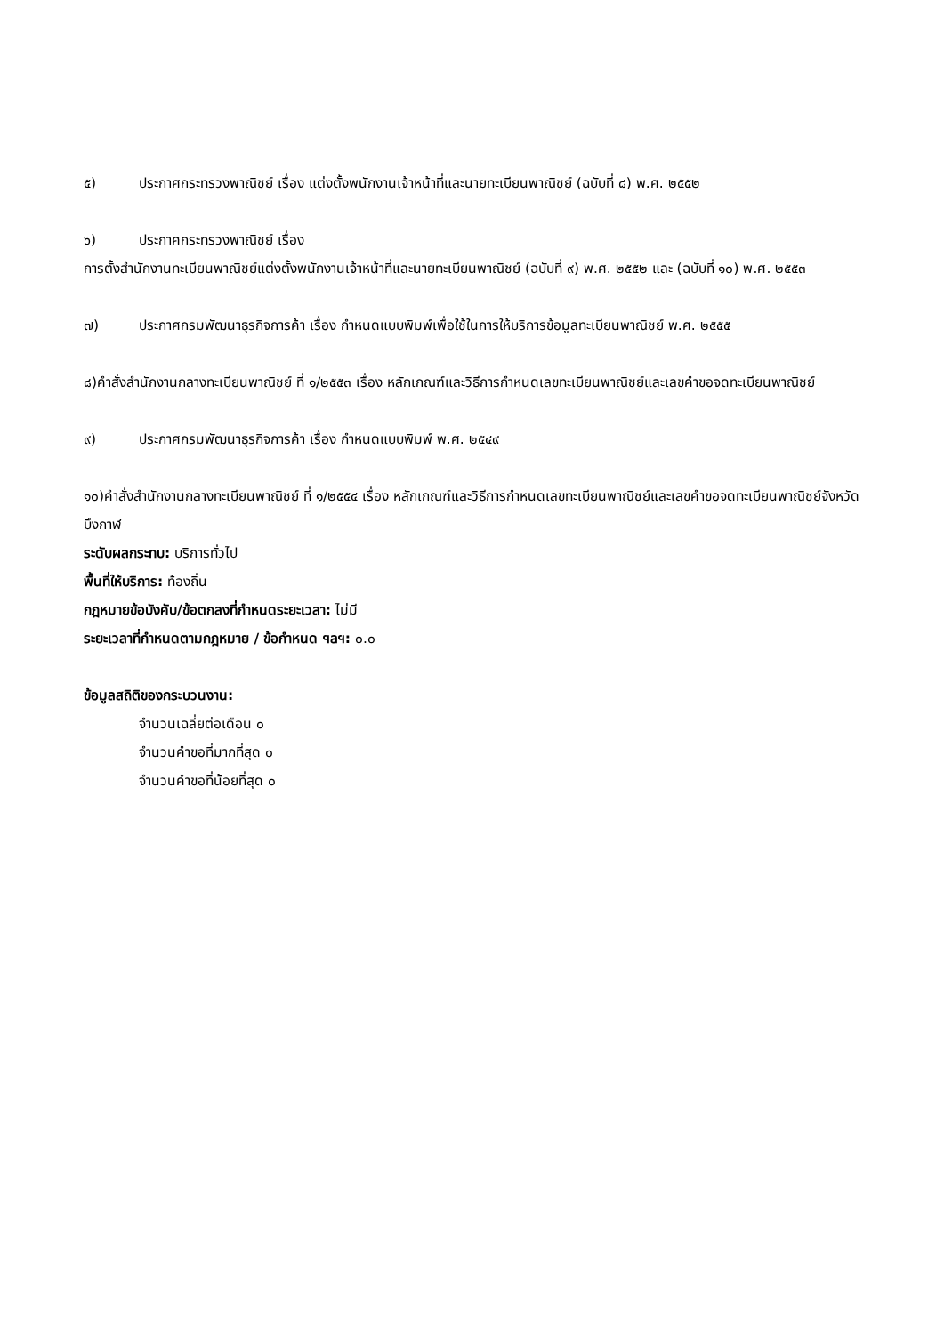๕) ประกาศกระทรวงพาณิชย์ เรื่อง แต่งตั้งพนักงานเจ้าหน้าที่และนายทะเบียนพาณิชย์ (ฉบับที่ ๘) พ.ศ. ๒๕๕๒
๖) ประกาศกระทรวงพาณิชย์ เรื่อง
การตั้งสำนักงานทะเบียนพาณิชย์แต่งตั้งพนักงานเจ้าหน้าที่และนายทะเบียนพาณิชย์ (ฉบับที่ ๙) พ.ศ. ๒๕๕๒ และ (ฉบับที่ ๑๐) พ.ศ. ๒๕๕๓
๗) ประกาศกรมพัฒนาธุรกิจการค้า เรื่อง กำหนดแบบพิมพ์เพื่อใช้ในการให้บริการข้อมูลทะเบียนพาณิชย์ พ.ศ. ๒๕๕๕
๘)คำสั่งสำนักงานกลางทะเบียนพาณิชย์ ที่ ๑/๒๕๕๓ เรื่อง หลักเกณฑ์และวิธีการกำหนดเลขทะเบียนพาณิชย์และเลขคำขอจดทะเบียนพาณิชย์
๙) ประกาศกรมพัฒนาธุรกิจการค้า เรื่อง กำหนดแบบพิมพ์ พ.ศ. ๒๕๔๙
๑๐)คำสั่งสำนักงานกลางทะเบียนพาณิชย์ ที่ ๑/๒๕๕๔ เรื่อง หลักเกณฑ์และวิธีการกำหนดเลขทะเบียนพาณิชย์และเลขคำขอจดทะเบียนพาณิชย์จังหวัดบึงกาฬ
ระดับผลกระทบ: บริการทั่วไป
พื้นที่ให้บริการ: ท้องถิ่น
กฎหมายข้อบังคับ/ข้อตกลงที่กำหนดระยะเวลา: ไม่มี
ระยะเวลาที่กำหนดตามกฎหมาย / ข้อกำหนด ฯลฯ: ๐.๐
ข้อมูลสถิติของกระบวนงาน:
จำนวนเฉลี่ยต่อเดือน ๐
จำนวนคำขอที่มากที่สุด ๐
จำนวนคำขอที่น้อยที่สุด ๐